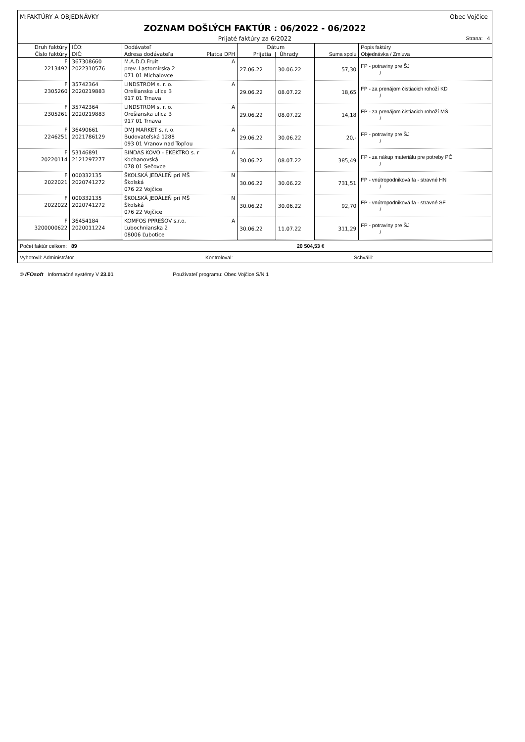M:FAKTÚRY A OBJEDNÁVKY Obec Vojčice
ZOZNAM DOŠLÝCH FAKTÚR : 06/2022 - 06/2022
Prijaté faktúry za 6/2022 Strana: 4
| Druh faktúry Číslo faktúry | IČO: DIČ: | Dodávateľ Adresa dodávateľa Platca DPH | Dátum Prijatia / Úhrady | | Suma spolu | Popis faktúry Objednávka / Zmluva |
| --- | --- | --- | --- | --- | --- | --- |
| F 2213492 | 367308660 2022310576 | M.A.D.D.Fruit A prev. Lastomírska 2 071 01 Michalovce | 27.06.22 | 30.06.22 | 57,30 | FP - potraviny pre ŠJ / |
| F 2305260 | 35742364 2020219883 | LINDSTROM s. r. o. A Orešianska ulica 3 917 01 Trnava | 29.06.22 | 08.07.22 | 18,65 | FP - za prenájom čistiacich rohoží KD / |
| F 2305261 | 35742364 2020219883 | LINDSTROM s. r. o. A Orešianska ulica 3 917 01 Trnava | 29.06.22 | 08.07.22 | 14,18 | FP - za prenájom čistiacich rohoží MŠ / |
| F 2246251 | 36490661 2021786129 | DMJ MARKET s. r. o. A Budovateľská 1288 093 01 Vranov nad Topľou | 29.06.22 | 30.06.22 | 20,- | FP - potraviny pre ŠJ / |
| F 20220114 | 53146891 2121297277 | BINDAS KOVO - EKEKTRO s. r A Kochanovská 078 01 Sečovce | 30.06.22 | 08.07.22 | 385,49 | FP - za nákup materiálu pre potreby PČ / |
| F 2022021 | 000332135 2020741272 | ŠKOLSKÁ JEDÁLEŇ pri MŠ N Školská 076 22 Vojčice | 30.06.22 | 30.06.22 | 731,51 | FP - vnútropodniková fa - stravné HN / |
| F 2022022 | 000332135 2020741272 | ŠKOLSKÁ JEDÁLEŇ pri MŠ N Školská 076 22 Vojčice | 30.06.22 | 30.06.22 | 92,70 | FP - vnútropodniková fa - stravné SF / |
| F 3200000622 | 36454184 2020011224 | KOMFOS PPREŠOV s.r.o. A Ľubochnianska 2 08006 Ľubotice | 30.06.22 | 11.07.22 | 311,29 | FP - potraviny pre ŠJ / |
Počet faktúr celkom: 89 20 504,53 €
Vyhotovil: Administrátor Kontroloval: Schválil:
© IFOsoft Informačné systémy V 23.01 Používateľ programu: Obec Vojčice S/N 1